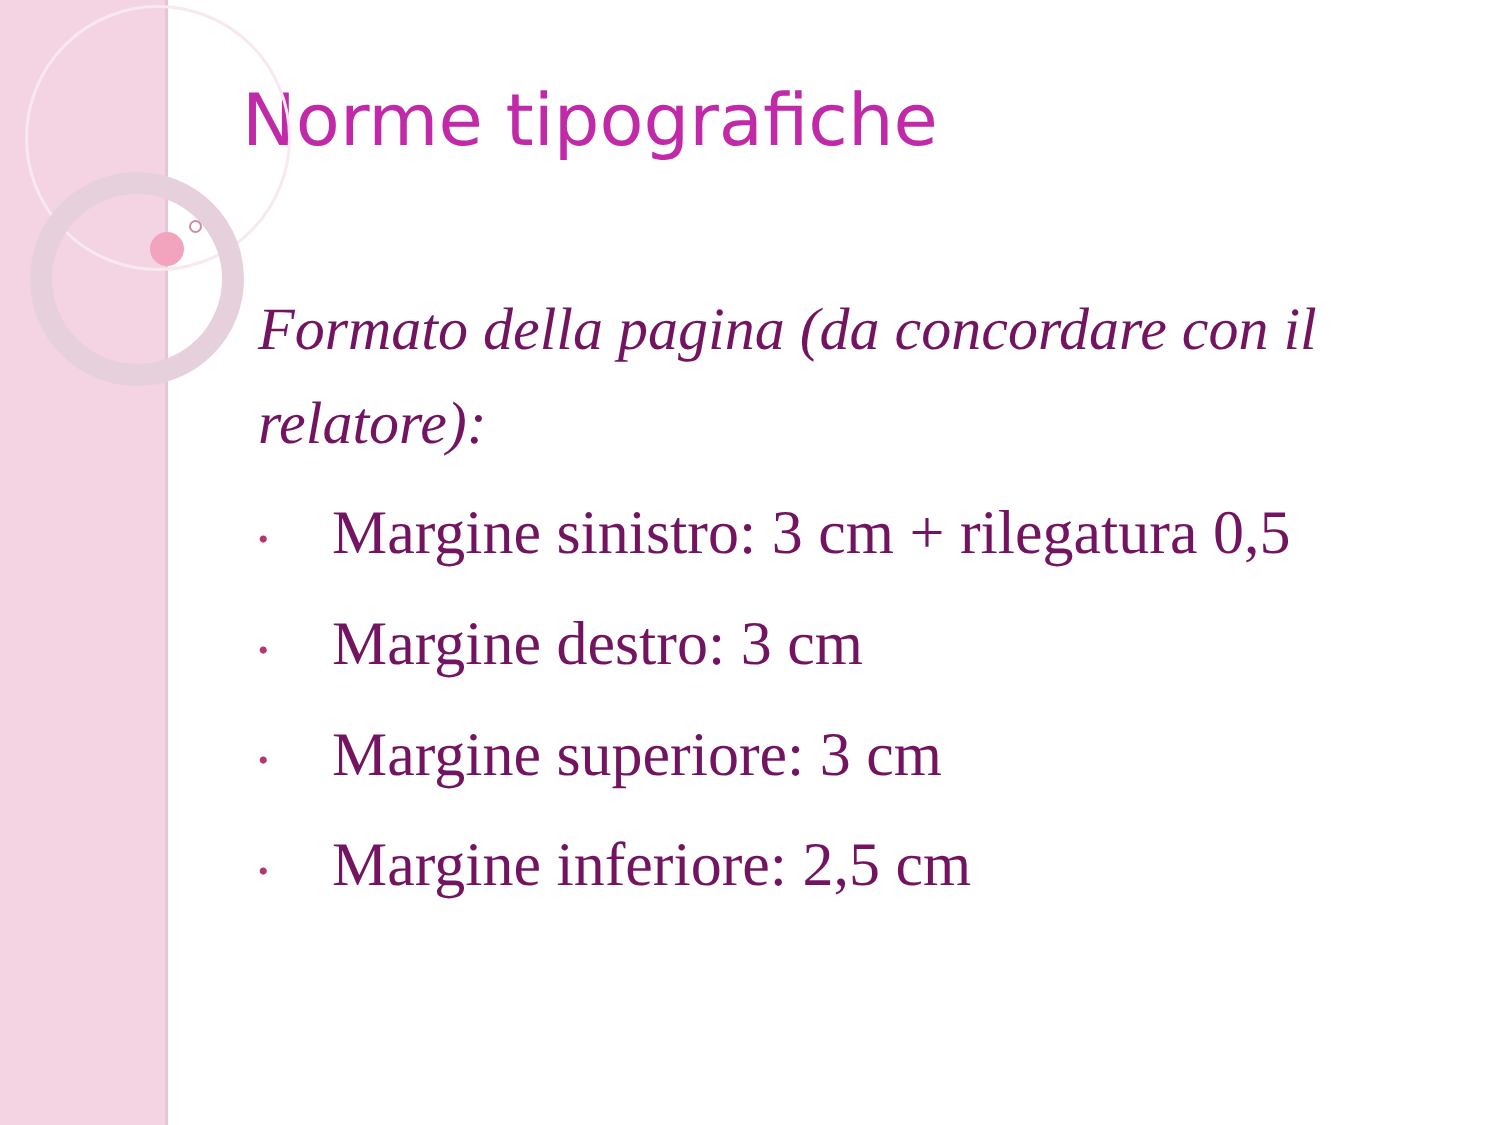Norme tipografiche
Formato della pagina (da concordare con il relatore):
• Margine sinistro: 3 cm + rilegatura 0,5
• Margine destro: 3 cm
• Margine superiore: 3 cm
• Margine inferiore: 2,5 cm